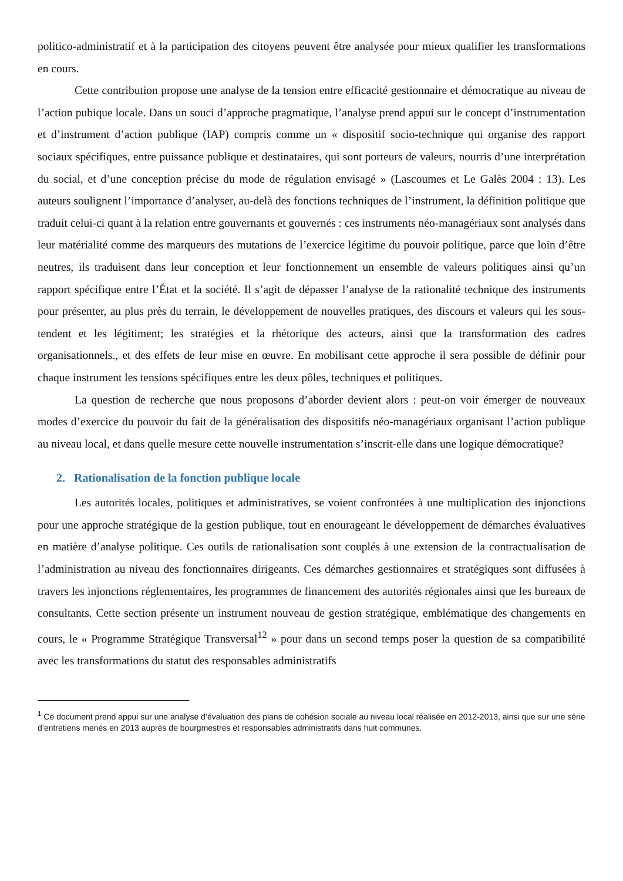politico-administratif et à la participation des citoyens peuvent être analysée pour mieux qualifier les transformations en cours.
Cette contribution propose une analyse de la tension entre efficacité gestionnaire et démocratique au niveau de l’action pubique locale. Dans un souci d’approche pragmatique, l’analyse prend appui sur le concept d’instrumentation et d’instrument d’action publique (IAP) compris comme un « dispositif socio-technique qui organise des rapport sociaux spécifiques, entre puissance publique et destinataires, qui sont porteurs de valeurs, nourris d’une interprétation du social, et d’une conception précise du mode de régulation envisagé » (Lascoumes et Le Galès 2004 : 13). Les auteurs soulignent l’importance d’analyser, au-delà des fonctions techniques de l’instrument, la définition politique que traduit celui-ci quant à la relation entre gouvernants et gouvernés : ces instruments néo-managériaux sont analysés dans leur matérialité comme des marqueurs des mutations de l’exercice légitime du pouvoir politique, parce que loin d’être neutres, ils traduisent dans leur conception et leur fonctionnement un ensemble de valeurs politiques ainsi qu’un rapport spécifique entre l’État et la société. Il s’agit de dépasser l’analyse de la rationalité technique des instruments pour présenter, au plus près du terrain, le développement de nouvelles pratiques, des discours et valeurs qui les sous-tendent et les légitiment; les stratégies et la rhétorique des acteurs, ainsi que la transformation des cadres organisationnels., et des effets de leur mise en œuvre. En mobilisant cette approche il sera possible de définir pour chaque instrument les tensions spécifiques entre les deux pôles, techniques et politiques.
La question de recherche que nous proposons d’aborder devient alors : peut-on voir émerger de nouveaux modes d’exercice du pouvoir du fait de la généralisation des dispositifs néo-managériaux organisant l’action publique au niveau local, et dans quelle mesure cette nouvelle instrumentation s’inscrit-elle dans une logique démocratique?
2. Rationalisation de la fonction publique locale
Les autorités locales, politiques et administratives, se voient confrontées à une multiplication des injonctions pour une approche stratégique de la gestion publique, tout en enourageant le développement de démarches évaluatives en matière d’analyse politique. Ces outils de rationalisation sont couplés à une extension de la contractualisation de l’administration au niveau des fonctionnaires dirigeants. Ces démarches gestionnaires et stratégiques sont diffusées à travers les injonctions réglementaires, les programmes de financement des autorités régionales ainsi que les bureaux de consultants. Cette section présente un instrument nouveau de gestion stratégique, emblématique des changements en cours, le « Programme Stratégique Transversal<sup>12</sup> » pour dans un second temps poser la question de sa compatibilité avec les transformations du statut des responsables administratifs
<sup>1</sup> Ce document prend appui sur une analyse d’évaluation des plans de cohésion sociale au niveau local réalisée en 2012-2013, ainsi que sur une série d’entretiens menés en 2013 auprès de bourgmestres et responsables administratifs dans huit communes.